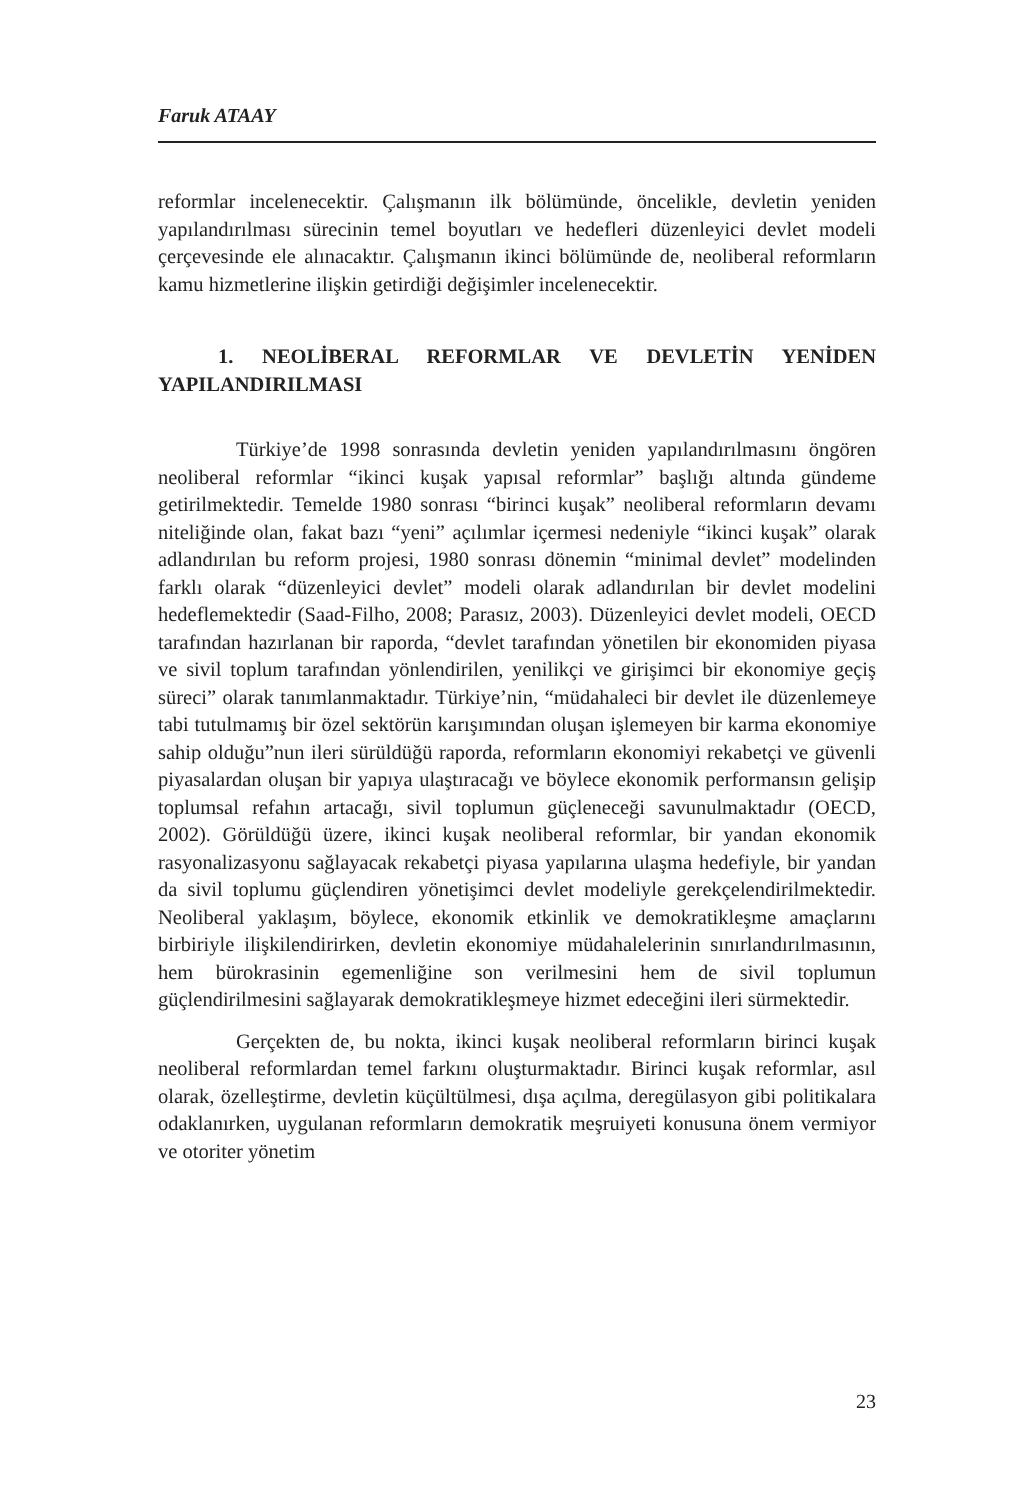Faruk ATAAY
reformlar incelenecektir. Çalışmanın ilk bölümünde, öncelikle, devletin yeniden yapılandırılması sürecinin temel boyutları ve hedefleri düzenleyici devlet modeli çerçevesinde ele alınacaktır. Çalışmanın ikinci bölümünde de, neoliberal reformların kamu hizmetlerine ilişkin getirdiği değişimler incelenecektir.
1. NEOLİBERAL REFORMLAR VE DEVLETİN YENİDEN YAPILANDIRILMASI
Türkiye’de 1998 sonrasında devletin yeniden yapılandırılmasını öngören neoliberal reformlar “ikinci kuşak yapısal reformlar” başlığı altında gündeme getirilmektedir. Temelde 1980 sonrası “birinci kuşak” neoliberal reformların devamı niteliğinde olan, fakat bazı “yeni” açılımlar içermesi nedeniyle “ikinci kuşak” olarak adlandırılan bu reform projesi, 1980 sonrası dönemin “minimal devlet” modelinden farklı olarak “düzenleyici devlet” modeli olarak adlandırılan bir devlet modelini hedeflemektedir (Saad-Filho, 2008; Parasız, 2003). Düzenleyici devlet modeli, OECD tarafından hazırlanan bir raporda, “devlet tarafından yönetilen bir ekonomiden piyasa ve sivil toplum tarafından yönlendirilen, yenilikçi ve girişimci bir ekonomiye geçiş süreci” olarak tanımlanmaktadır. Türkiye’nin, “müdahaleci bir devlet ile düzenlemeye tabi tutulmamış bir özel sektörün karışımından oluşan işlemeyen bir karma ekonomiye sahip olduğu”nun ileri sürüldüğü raporda, reformların ekonomiyi rekabetçi ve güvenli piyasalardan oluşan bir yapıya ulaştıracağı ve böylece ekonomik performansın gelişip toplumsal refahın artacağı, sivil toplumun güçleneceği savunulmaktadır (OECD, 2002). Görüldüğü üzere, ikinci kuşak neoliberal reformlar, bir yandan ekonomik rasyonalizasyonu sağlayacak rekabetçi piyasa yapılarına ulaşma hedefiyle, bir yandan da sivil toplumu güçlendiren yönetişimci devlet modeliyle gerekçelendirilmektedir. Neoliberal yaklaşım, böylece, ekonomik etkinlik ve demokratikleşme amaçlarını birbiriyle ilişkilendirirken, devletin ekonomiye müdahalelerinin sınırlandırılmasının, hem bürokrasinin egemenliğine son verilmesini hem de sivil toplumun güçlendirilmesini sağlayarak demokratikleşmeye hizmet edeceğini ileri sürmektedir.
Gerçekten de, bu nokta, ikinci kuşak neoliberal reformların birinci kuşak neoliberal reformlardan temel farkını oluşturmaktadır. Birinci kuşak reformlar, asıl olarak, özelleştirme, devletin küçültülmesi, dışa açılma, deregülasyon gibi politikalara odaklanırken, uygulanan reformların demokratik meşruiyeti konusuna önem vermiyor ve otoriter yönetim
23